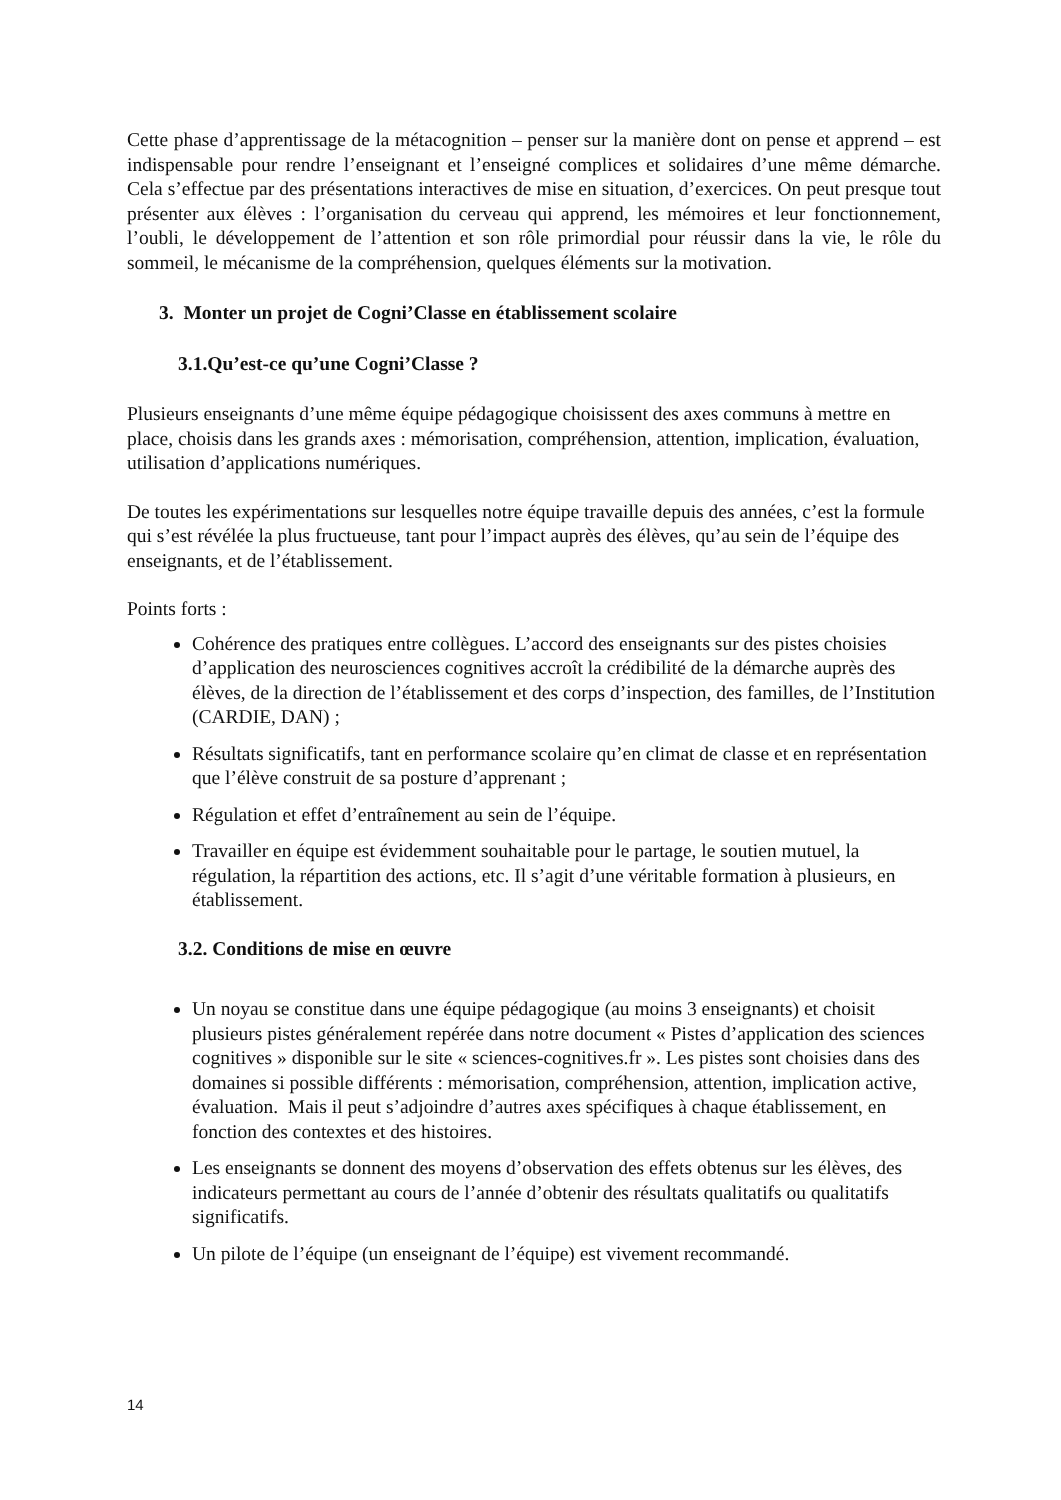Cette phase d’apprentissage de la métacognition – penser sur la manière dont on pense et apprend – est indispensable pour rendre l’enseignant et l’enseigné complices et solidaires d’une même démarche. Cela s’effectue par des présentations interactives de mise en situation, d’exercices. On peut presque tout présenter aux élèves : l’organisation du cerveau qui apprend, les mémoires et leur fonctionnement, l’oubli, le développement de l’attention et son rôle primordial pour réussir dans la vie, le rôle du sommeil, le mécanisme de la compréhension, quelques éléments sur la motivation.
3. Monter un projet de Cogni’Classe en établissement scolaire
3.1.Qu’est-ce qu’une Cogni’Classe ?
Plusieurs enseignants d’une même équipe pédagogique choisissent des axes communs à mettre en place, choisis dans les grands axes : mémorisation, compréhension, attention, implication, évaluation, utilisation d’applications numériques.
De toutes les expérimentations sur lesquelles notre équipe travaille depuis des années, c’est la formule qui s’est révélée la plus fructueuse, tant pour l’impact auprès des élèves, qu’au sein de l’équipe des enseignants, et de l’établissement.
Points forts :
Cohérence des pratiques entre collègues. L’accord des enseignants sur des pistes choisies d’application des neurosciences cognitives accroît la crédibilité de la démarche auprès des élèves, de la direction de l’établissement et des corps d’inspection, des familles, de l’Institution (CARDIE, DAN) ;
Résultats significatifs, tant en performance scolaire qu’en climat de classe et en représentation que l’élève construit de sa posture d’apprenant ;
Régulation et effet d’entraînement au sein de l’équipe.
Travailler en équipe est évidemment souhaitable pour le partage, le soutien mutuel, la régulation, la répartition des actions, etc. Il s’agit d’une véritable formation à plusieurs, en établissement.
3.2. Conditions de mise en œuvre
Un noyau se constitue dans une équipe pédagogique (au moins 3 enseignants) et choisit plusieurs pistes généralement repérée dans notre document « Pistes d’application des sciences cognitives » disponible sur le site « sciences-cognitives.fr ». Les pistes sont choisies dans des domaines si possible différents : mémorisation, compréhension, attention, implication active, évaluation. Mais il peut s’adjoindre d’autres axes spécifiques à chaque établissement, en fonction des contextes et des histoires.
Les enseignants se donnent des moyens d’observation des effets obtenus sur les élèves, des indicateurs permettant au cours de l’année d’obtenir des résultats qualitatifs ou qualitatifs significatifs.
Un pilote de l’équipe (un enseignant de l’équipe) est vivement recommandé.
14